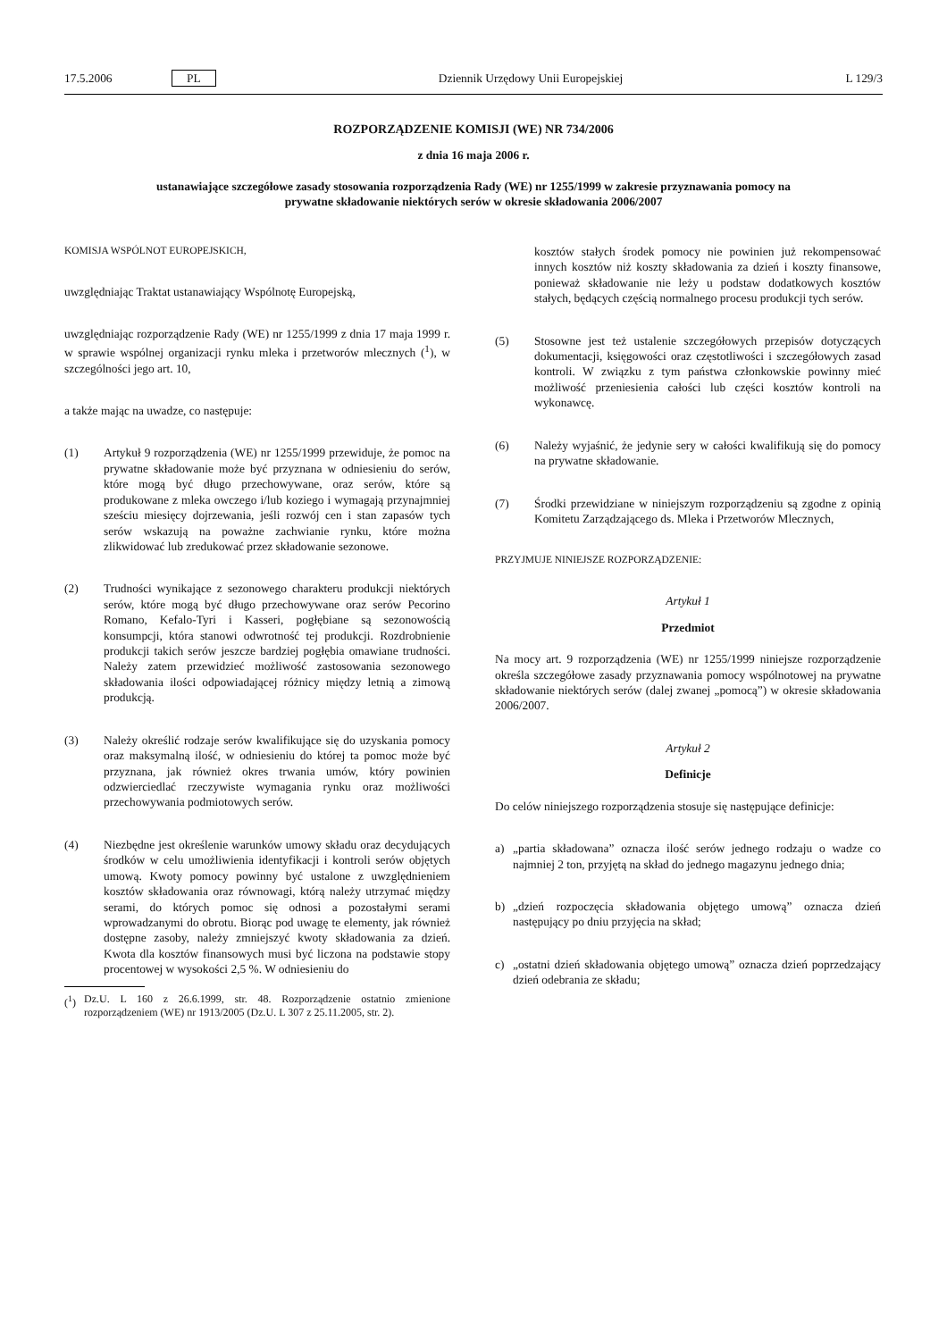17.5.2006 PL Dziennik Urzędowy Unii Europejskiej L 129/3
ROZPORZĄDZENIE KOMISJI (WE) NR 734/2006
z dnia 16 maja 2006 r.
ustanawiające szczegółowe zasady stosowania rozporządzenia Rady (WE) nr 1255/1999 w zakresie przyznawania pomocy na prywatne składowanie niektórych serów w okresie składowania 2006/2007
KOMISJA WSPÓLNOT EUROPEJSKICH,
uwzględniając Traktat ustanawiający Wspólnotę Europejską,
uwzględniając rozporządzenie Rady (WE) nr 1255/1999 z dnia 17 maja 1999 r. w sprawie wspólnej organizacji rynku mleka i przetworów mlecznych (<sup>1</sup>), w szczególności jego art. 10,
a także mając na uwadze, co następuje:
(1) Artykuł 9 rozporządzenia (WE) nr 1255/1999 przewiduje, że pomoc na prywatne składowanie może być przyznana w odniesieniu do serów, które mogą być długo przechowywane, oraz serów, które są produkowane z mleka owczego i/lub koziego i wymagają przynajmniej sześciu miesięcy dojrzewania, jeśli rozwój cen i stan zapasów tych serów wskazują na poważne zachwianie rynku, które można zlikwidować lub zredukować przez składowanie sezonowe.
(2) Trudności wynikające z sezonowego charakteru produkcji niektórych serów, które mogą być długo przechowywane oraz serów Pecorino Romano, Kefalo-Tyri i Kasseri, pogłębiane są sezonowością konsumpcji, która stanowi odwrotność tej produkcji. Rozdrobnienie produkcji takich serów jeszcze bardziej pogłębia omawiane trudności. Należy zatem przewidzieć możliwość zastosowania sezonowego składowania ilości odpowiadającej różnicy między letnią a zimową produkcją.
(3) Należy określić rodzaje serów kwalifikujące się do uzyskania pomocy oraz maksymalną ilość, w odniesieniu do której ta pomoc może być przyznana, jak również okres trwania umów, który powinien odzwierciedlać rzeczywiste wymagania rynku oraz możliwości przechowywania podmiotowych serów.
(4) Niezbędne jest określenie warunków umowy składu oraz decydujących środków w celu umożliwienia identyfikacji i kontroli serów objętych umową. Kwoty pomocy powinny być ustalone z uwzględnieniem kosztów składowania oraz równowagi, którą należy utrzymać między serami, do których pomoc się odnosi a pozostałymi serami wprowadzanymi do obrotu. Biorąc pod uwagę te elementy, jak również dostępne zasoby, należy zmniejszyć kwoty składowania za dzień. Kwota dla kosztów finansowych musi być liczona na podstawie stopy procentowej w wysokości 2,5 %. W odniesieniu do
(<sup>1</sup>) Dz.U. L 160 z 26.6.1999, str. 48. Rozporządzenie ostatnio zmienione rozporządzeniem (WE) nr 1913/2005 (Dz.U. L 307 z 25.11.2005, str. 2).
kosztów stałych środek pomocy nie powinien już rekompensować innych kosztów niż koszty składowania za dzień i koszty finansowe, ponieważ składowanie nie leży u podstaw dodatkowych kosztów stałych, będących częścią normalnego procesu produkcji tych serów.
(5) Stosowne jest też ustalenie szczegółowych przepisów dotyczących dokumentacji, księgowości oraz częstotliwości i szczegółowych zasad kontroli. W związku z tym państwa członkowskie powinny mieć możliwość przeniesienia całości lub części kosztów kontroli na wykonawcę.
(6) Należy wyjaśnić, że jedynie sery w całości kwalifikują się do pomocy na prywatne składowanie.
(7) Środki przewidziane w niniejszym rozporządzeniu są zgodne z opinią Komitetu Zarządzającego ds. Mleka i Przetworów Mlecznych,
PRZYJMUJE NINIEJSZE ROZPORZĄDZENIE:
Artykuł 1
Przedmiot
Na mocy art. 9 rozporządzenia (WE) nr 1255/1999 niniejsze rozporządzenie określa szczegółowe zasady przyznawania pomocy wspólnotowej na prywatne składowanie niektórych serów (dalej zwanej „pomocą”) w okresie składowania 2006/2007.
Artykuł 2
Definicje
Do celów niniejszego rozporządzenia stosuje się następujące definicje:
a) „partia składowana” oznacza ilość serów jednego rodzaju o wadze co najmniej 2 ton, przyjętą na skład do jednego magazynu jednego dnia;
b) „dzień rozpoczęcia składowania objętego umową” oznacza dzień następujący po dniu przyjęcia na skład;
c) „ostatni dzień składowania objętego umową” oznacza dzień poprzedzający dzień odebrania ze składu;